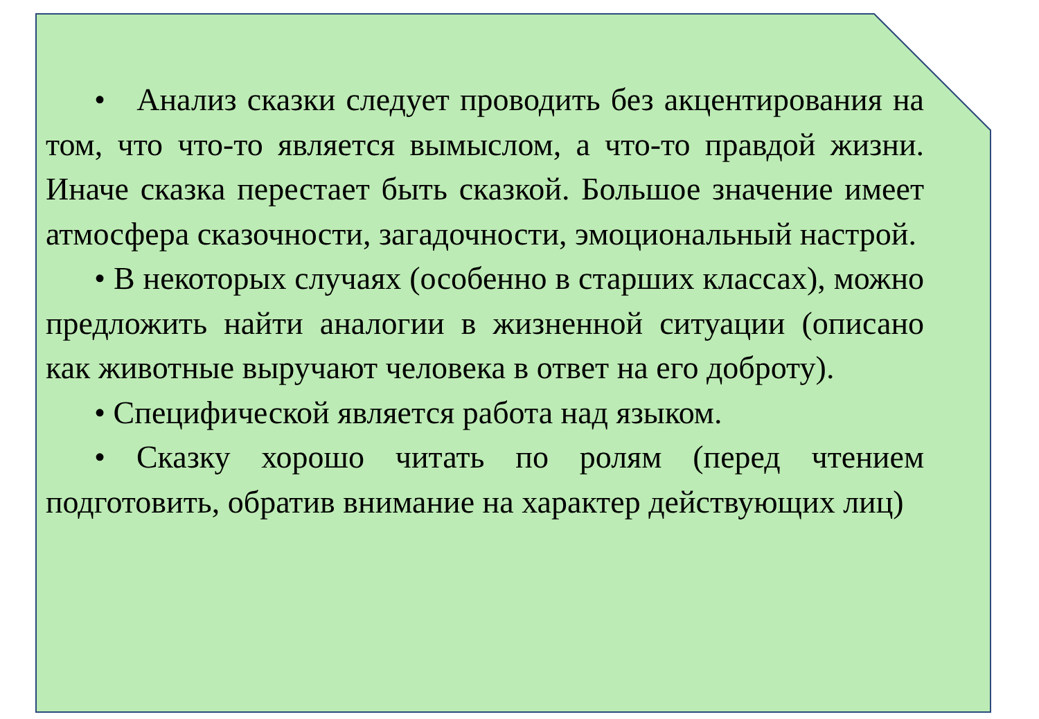• Анализ сказки следует проводить без акцентирования на том, что что-то является вымыслом, а что-то правдой жизни. Иначе сказка перестает быть сказкой. Большое значение имеет атмосфера сказочности, загадочности, эмоциональный настрой.
• В некоторых случаях (особенно в старших классах), можно предложить найти аналогии в жизненной ситуации (описано как животные выручают человека в ответ на его доброту).
• Специфической является работа над языком.
• Сказку хорошо читать по ролям (перед чтением подготовить, обратив внимание на характер действующих лиц)